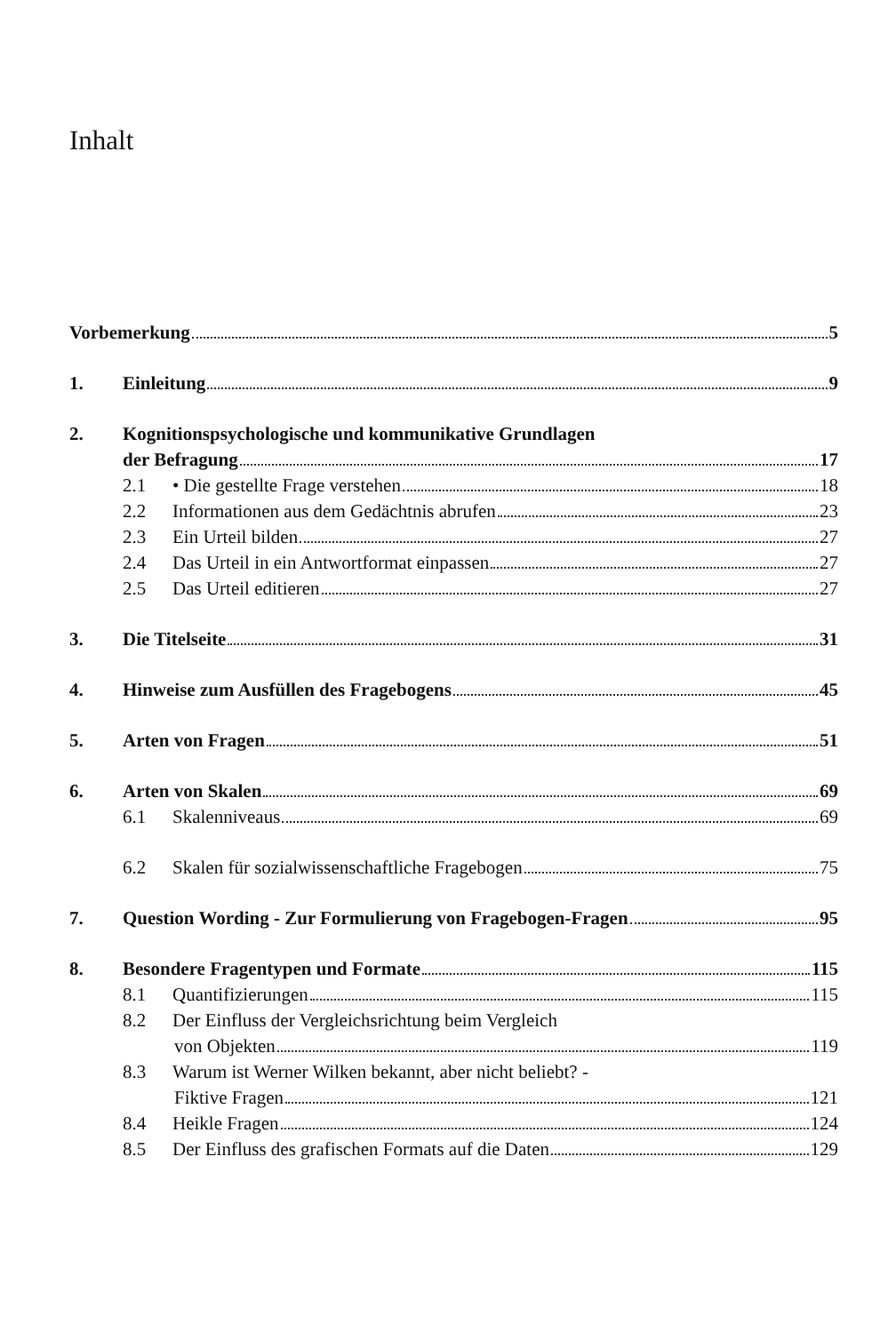Inhalt
Vorbemerkung 5
1. Einleitung 9
2. Kognitionspsychologische und kommunikative Grundlagen
der Befragung 17
2.1 • Die gestellte Frage verstehen 18
2.2 Informationen aus dem Gedächtnis abrufen 23
2.3 Ein Urteil bilden 27
2.4 Das Urteil in ein Antwortformat einpassen 27
2.5 Das Urteil editieren 27
3. Die Titelseite 31
4. Hinweise zum Ausfüllen des Fragebogens 45
5. Arten von Fragen 51
6. Arten von Skalen 69
6.1 Skalenniveaus 69
6.2 Skalen für sozialwissenschaftliche Fragebogen 75
7. Question Wording - Zur Formulierung von Fragebogen-Fragen 95
8. Besondere Fragentypen und Formate 115
8.1 Quantifizierungen 115
8.2 Der Einfluss der Vergleichsrichtung beim Vergleich
von Objekten 119
8.3 Warum ist Werner Wilken bekannt, aber nicht beliebt? -
Fiktive Fragen 121
8.4 Heikle Fragen 124
8.5 Der Einfluss des grafischen Formats auf die Daten 129